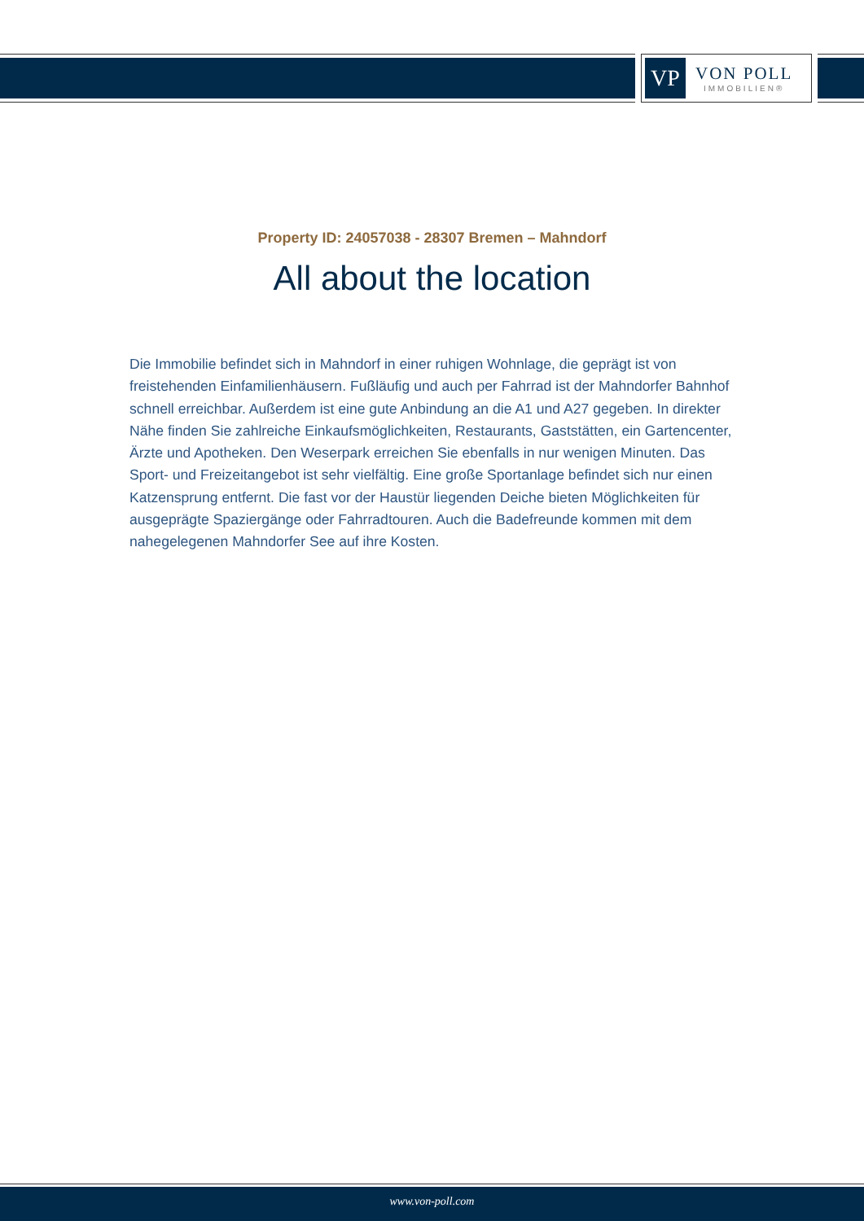VP
VON POLL
IMMOBILIEN®
Property ID: 24057038 - 28307 Bremen – Mahndorf
All about the location
Die Immobilie befindet sich in Mahndorf in einer ruhigen Wohnlage, die geprägt ist von freistehenden Einfamilienhäusern. Fußläufig und auch per Fahrrad ist der Mahndorfer Bahnhof schnell erreichbar. Außerdem ist eine gute Anbindung an die A1 und A27 gegeben. In direkter Nähe finden Sie zahlreiche Einkaufsmöglichkeiten, Restaurants, Gaststätten, ein Gartencenter, Ärzte und Apotheken. Den Weserpark erreichen Sie ebenfalls in nur wenigen Minuten. Das Sport- und Freizeitangebot ist sehr vielfältig. Eine große Sportanlage befindet sich nur einen Katzensprung entfernt. Die fast vor der Haustür liegenden Deiche bieten Möglichkeiten für ausgeprägte Spaziergänge oder Fahrradtouren. Auch die Badefreunde kommen mit dem nahegelegenen Mahndorfer See auf ihre Kosten.
www.von-poll.com